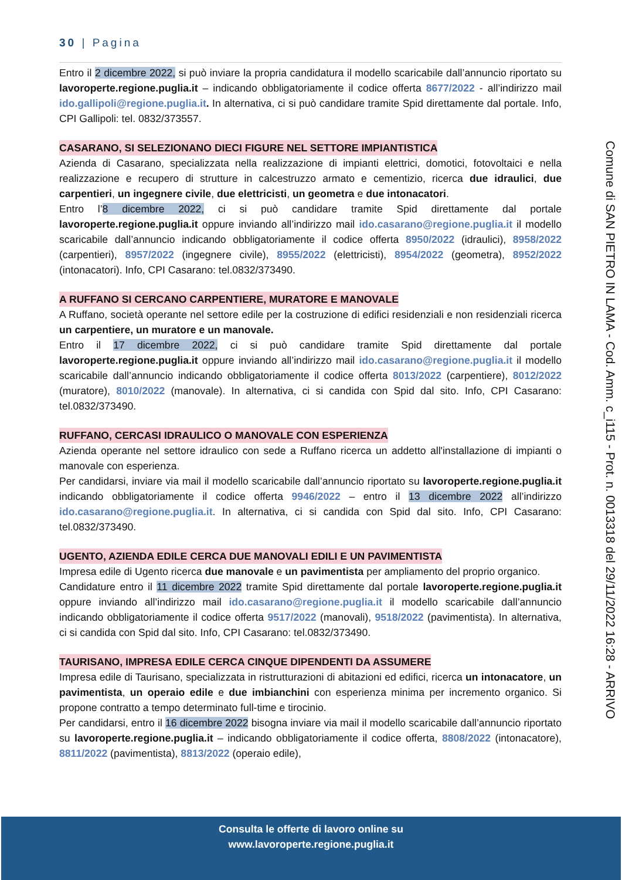30 | Pagina
Entro il 2 dicembre 2022, si può inviare la propria candidatura il modello scaricabile dall’annuncio riportato su lavoroperte.regione.puglia.it – indicando obbligatoriamente il codice offerta 8677/2022 - all’indirizzo mail ido.gallipoli@regione.puglia.it. In alternativa, ci si può candidare tramite Spid direttamente dal portale. Info, CPI Gallipoli: tel. 0832/373557.
CASARANO, SI SELEZIONANO DIECI FIGURE NEL SETTORE IMPIANTISTICA
Azienda di Casarano, specializzata nella realizzazione di impianti elettrici, domotici, fotovoltaici e nella realizzazione e recupero di strutture in calcestruzzo armato e cementizio, ricerca due idraulici, due carpentieri, un ingegnere civile, due elettricisti, un geometra e due intonacatori.
Entro l’8 dicembre 2022, ci si può candidare tramite Spid direttamente dal portale lavoroperte.regione.puglia.it oppure inviando all’indirizzo mail ido.casarano@regione.puglia.it il modello scaricabile dall’annuncio indicando obbligatoriamente il codice offerta 8950/2022 (idraulici), 8958/2022 (carpentieri), 8957/2022 (ingegnere civile), 8955/2022 (elettricisti), 8954/2022 (geometra), 8952/2022 (intonacatori). Info, CPI Casarano: tel.0832/373490.
A RUFFANO SI CERCANO CARPENTIERE, MURATORE E MANOVALE
A Ruffano, società operante nel settore edile per la costruzione di edifici residenziali e non residenziali ricerca un carpentiere, un muratore e un manovale.
Entro il 17 dicembre 2022, ci si può candidare tramite Spid direttamente dal portale lavoroperte.regione.puglia.it oppure inviando all’indirizzo mail ido.casarano@regione.puglia.it il modello scaricabile dall’annuncio indicando obbligatoriamente il codice offerta 8013/2022 (carpentiere), 8012/2022 (muratore), 8010/2022 (manovale). In alternativa, ci si candida con Spid dal sito. Info, CPI Casarano: tel.0832/373490.
RUFFANO, CERCASI IDRAULICO O MANOVALE CON ESPERIENZA
Azienda operante nel settore idraulico con sede a Ruffano ricerca un addetto all'installazione di impianti o manovale con esperienza.
Per candidarsi, inviare via mail il modello scaricabile dall’annuncio riportato su lavoroperte.regione.puglia.it indicando obbligatoriamente il codice offerta 9946/2022 – entro il 13 dicembre 2022 all’indirizzo ido.casarano@regione.puglia.it. In alternativa, ci si candida con Spid dal sito. Info, CPI Casarano: tel.0832/373490.
UGENTO, AZIENDA EDILE CERCA DUE MANOVALI EDILI E UN PAVIMENTISTA
Impresa edile di Ugento ricerca due manovale e un pavimentista per ampliamento del proprio organico.
Candidature entro il 11 dicembre 2022 tramite Spid direttamente dal portale lavoroperte.regione.puglia.it oppure inviando all’indirizzo mail ido.casarano@regione.puglia.it il modello scaricabile dall’annuncio indicando obbligatoriamente il codice offerta 9517/2022 (manovali), 9518/2022 (pavimentista). In alternativa, ci si candida con Spid dal sito. Info, CPI Casarano: tel.0832/373490.
TAURISANO, IMPRESA EDILE CERCA CINQUE DIPENDENTI DA ASSUMERE
Impresa edile di Taurisano, specializzata in ristrutturazioni di abitazioni ed edifici, ricerca un intonacatore, un pavimentista, un operaio edile e due imbianchini con esperienza minima per incremento organico. Si propone contratto a tempo determinato full-time e tirocinio.
Per candidarsi, entro il 16 dicembre 2022 bisogna inviare via mail il modello scaricabile dall’annuncio riportato su lavoroperte.regione.puglia.it – indicando obbligatoriamente il codice offerta, 8808/2022 (intonacatore), 8811/2022 (pavimentista), 8813/2022 (operaio edile),
Comune di SAN PIETRO IN LAMA - Cod. Amm. c_i115 - Prot. n. 0013318 del 29/11/2022 16:28 - ARRIVO
Consulta le offerte di lavoro online su
www.lavoroperte.regione.puglia.it